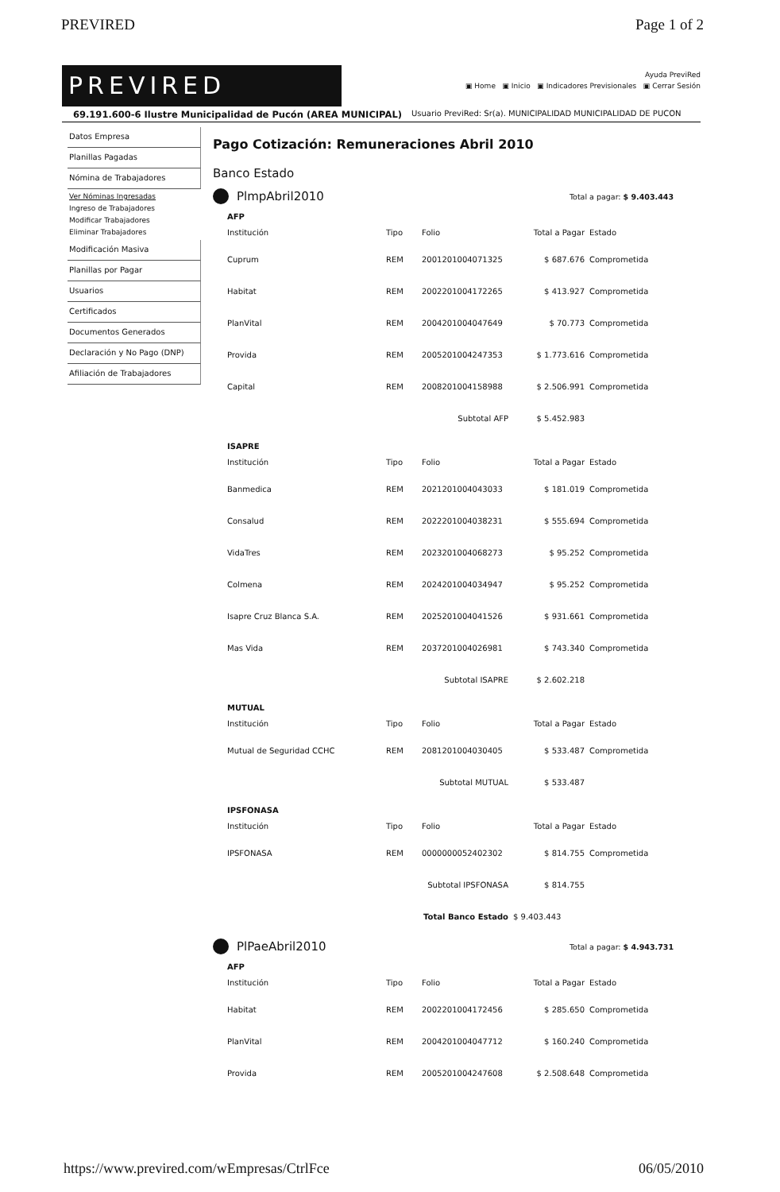PREVIRED Page 1 of 2
PREVIRED
Ayuda PreviRed
▣ Home ▣ Inicio ▣ Indicadores Previsionales ▣ Cerrar Sesión
69.191.600-6 Ilustre Municipalidad de Pucón (AREA MUNICIPAL) Usuario PreviRed: Sr(a). MUNICIPALIDAD MUNICIPALIDAD DE PUCON
Datos Empresa
Planillas Pagadas
Nómina de Trabajadores
Ver Nóminas Ingresadas
Ingreso de Trabajadores
Modificar Trabajadores
Eliminar Trabajadores
Modificación Masiva
Planillas por Pagar
Usuarios
Certificados
Documentos Generados
Declaración y No Pago (DNP)
Afiliación de Trabajadores
Pago Cotización: Remuneraciones Abril 2010
Banco Estado
PlmpAbril2010 Total a pagar: $ 9.403.443
AFP
| Institución | Tipo | Folio | Total a Pagar | Estado |
| --- | --- | --- | --- | --- |
| Cuprum | REM | 2001201004071325 | $ 687.676 | Comprometida |
| Habitat | REM | 2002201004172265 | $ 413.927 | Comprometida |
| PlanVital | REM | 2004201004047649 | $ 70.773 | Comprometida |
| Provida | REM | 2005201004247353 | $ 1.773.616 | Comprometida |
| Capital | REM | 2008201004158988 | $ 2.506.991 | Comprometida |
| | | Subtotal AFP | $ 5.452.983 | |
ISAPRE
| Institución | Tipo | Folio | Total a Pagar | Estado |
| --- | --- | --- | --- | --- |
| Banmedica | REM | 2021201004043033 | $ 181.019 | Comprometida |
| Consalud | REM | 2022201004038231 | $ 555.694 | Comprometida |
| VidaTres | REM | 2023201004068273 | $ 95.252 | Comprometida |
| Colmena | REM | 2024201004034947 | $ 95.252 | Comprometida |
| Isapre Cruz Blanca S.A. | REM | 2025201004041526 | $ 931.661 | Comprometida |
| Mas Vida | REM | 2037201004026981 | $ 743.340 | Comprometida |
| | | Subtotal ISAPRE | $ 2.602.218 | |
MUTUAL
| Institución | Tipo | Folio | Total a Pagar | Estado |
| --- | --- | --- | --- | --- |
| Mutual de Seguridad CCHC | REM | 2081201004030405 | $ 533.487 | Comprometida |
| | | Subtotal MUTUAL | $ 533.487 | |
IPSFONASA
| Institución | Tipo | Folio | Total a Pagar | Estado |
| --- | --- | --- | --- | --- |
| IPSFONASA | REM | 0000000052402302 | $ 814.755 | Comprometida |
| | | Subtotal IPSFONASA | $ 814.755 | |
| | | Total Banco Estado | $ 9.403.443 | |
PlPaeAbril2010 Total a pagar: $ 4.943.731
AFP
| Institución | Tipo | Folio | Total a Pagar | Estado |
| --- | --- | --- | --- | --- |
| Habitat | REM | 2002201004172456 | $ 285.650 | Comprometida |
| PlanVital | REM | 2004201004047712 | $ 160.240 | Comprometida |
| Provida | REM | 2005201004247608 | $ 2.508.648 | Comprometida |
https://www.previred.com/wEmpresas/CtrlFce 06/05/2010